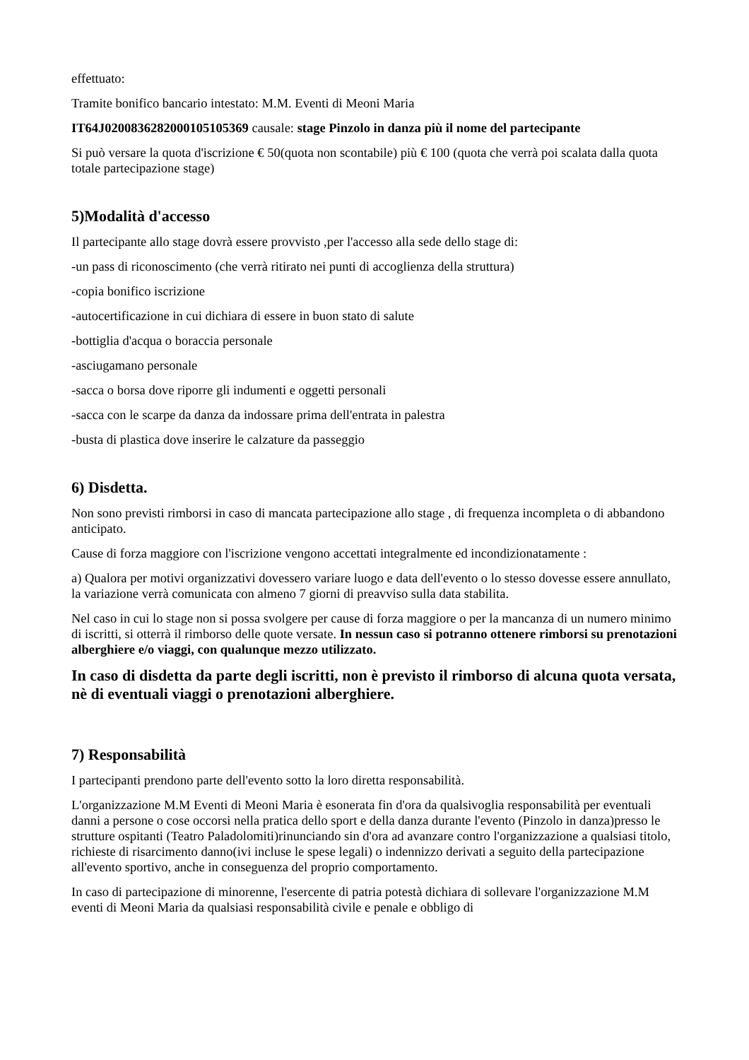effettuato:
Tramite bonifico bancario intestato: M.M. Eventi di Meoni Maria
IT64J0200836282000105105369 causale: stage Pinzolo in danza più il nome del partecipante
Si può versare la quota d'iscrizione € 50(quota non scontabile) più € 100 (quota che verrà poi scalata dalla quota totale partecipazione stage)
5)Modalità d'accesso
Il partecipante allo stage dovrà essere provvisto ,per l'accesso alla sede dello stage di:
-un pass di riconoscimento (che verrà ritirato nei punti di accoglienza della struttura)
-copia bonifico iscrizione
-autocertificazione in cui dichiara di essere in buon stato di salute
-bottiglia d'acqua o boraccia personale
-asciugamano personale
-sacca o borsa dove riporre gli indumenti e oggetti personali
-sacca con le scarpe da danza da indossare prima dell'entrata in palestra
-busta di plastica dove inserire le calzature da passeggio
6) Disdetta.
Non sono previsti rimborsi in caso di mancata partecipazione allo stage , di frequenza incompleta o di abbandono anticipato.
Cause di forza maggiore con l'iscrizione vengono accettati integralmente ed incondizionatamente :
a) Qualora per motivi organizzativi dovessero variare luogo e data dell'evento o lo stesso dovesse essere annullato, la variazione verrà comunicata con almeno 7 giorni di preavviso sulla data stabilita.
Nel caso in cui lo stage non si possa svolgere per cause di forza maggiore o per la mancanza di un numero minimo di iscritti, si otterrà il rimborso delle quote versate. In nessun caso si potranno ottenere rimborsi su prenotazioni alberghiere e/o viaggi, con qualunque mezzo utilizzato.
In caso di disdetta da parte degli iscritti, non è previsto il rimborso di alcuna quota versata, nè di eventuali viaggi o prenotazioni alberghiere.
7) Responsabilità
I partecipanti prendono parte dell'evento sotto la loro diretta responsabilità.
L'organizzazione M.M Eventi di Meoni Maria è esonerata fin d'ora da qualsivoglia responsabilità per eventuali danni a persone o cose occorsi nella pratica dello sport e della danza durante l'evento (Pinzolo in danza)presso le strutture ospitanti (Teatro Paladolomiti)rinunciando sin d'ora ad avanzare contro l'organizzazione a qualsiasi titolo, richieste di risarcimento danno(ivi incluse le spese legali) o indennizzo derivati a seguito della partecipazione all'evento sportivo, anche in conseguenza del proprio comportamento.
In caso di partecipazione di minorenne, l'esercente di patria potestà dichiara di sollevare l'organizzazione M.M eventi di Meoni Maria da qualsiasi responsabilità civile e penale e obbligo di